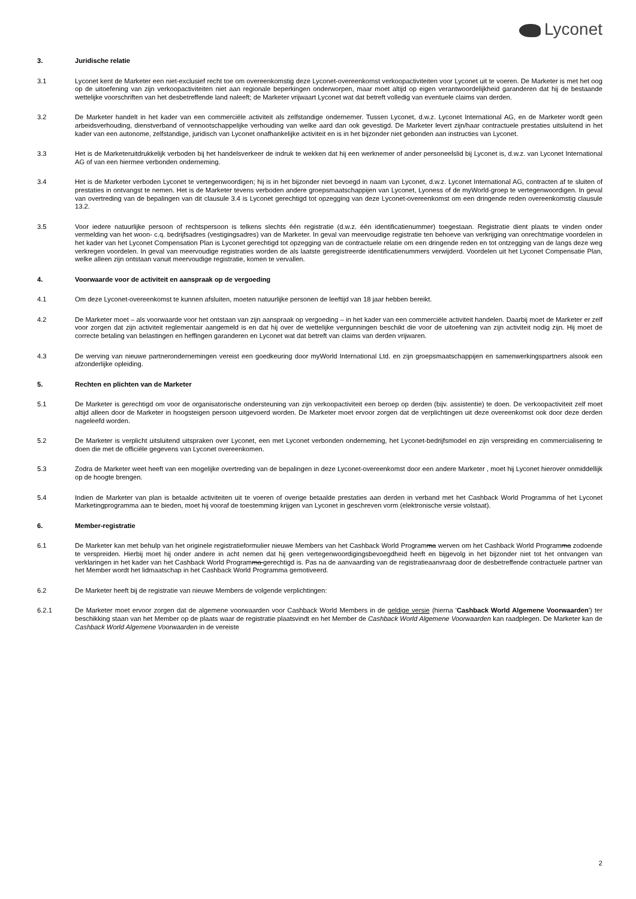Lyconet
3. Juridische relatie
3.1 Lyconet kent de Marketer een niet-exclusief recht toe om overeenkomstig deze Lyconet-overeenkomst verkoopactiviteiten voor Lyconet uit te voeren. De Marketer is met het oog op de uitoefening van zijn verkoopactiviteiten niet aan regionale beperkingen onderworpen, maar moet altijd op eigen verantwoordelijkheid garanderen dat hij de bestaande wettelijke voorschriften van het desbetreffende land naleeft; de Marketer vrijwaart Lyconet wat dat betreft volledig van eventuele claims van derden.
3.2 De Marketer handelt in het kader van een commerciële activiteit als zelfstandige ondernemer. Tussen Lyconet, d.w.z. Lyconet International AG, en de Marketer wordt geen arbeidsverhouding, dienstverband of vennootschappelijke verhouding van welke aard dan ook gevestigd. De Marketer levert zijn/haar contractuele prestaties uitsluitend in het kader van een autonome, zelfstandige, juridisch van Lyconet onafhankelijke activiteit en is in het bijzonder niet gebonden aan instructies van Lyconet.
3.3 Het is de Marketeruitdrukkelijk verboden bij het handelsverkeer de indruk te wekken dat hij een werknemer of ander personeelslid bij Lyconet is, d.w.z. van Lyconet International AG of van een hiermee verbonden onderneming.
3.4 Het is de Marketer verboden Lyconet te vertegenwoordigen; hij is in het bijzonder niet bevoegd in naam van Lyconet, d.w.z. Lyconet International AG, contracten af te sluiten of prestaties in ontvangst te nemen. Het is de Marketer tevens verboden andere groepsmaatschappijen van Lyconet, Lyoness of de myWorld-groep te vertegenwoordigen. In geval van overtreding van de bepalingen van dit clausule 3.4 is Lyconet gerechtigd tot opzegging van deze Lyconet-overeenkomst om een dringende reden overeenkomstig clausule 13.2.
3.5 Voor iedere natuurlijke persoon of rechtspersoon is telkens slechts één registratie (d.w.z. één identificatienummer) toegestaan. Registratie dient plaats te vinden onder vermelding van het woon- c.q. bedrijfsadres (vestigingsadres) van de Marketer. In geval van meervoudige registratie ten behoeve van verkrijging van onrechtmatige voordelen in het kader van het Lyconet Compensation Plan is Lyconet gerechtigd tot opzegging van de contractuele relatie om een dringende reden en tot ontzegging van de langs deze weg verkregen voordelen. In geval van meervoudige registraties worden de als laatste geregistreerde identificatienummers verwijderd. Voordelen uit het Lyconet Compensatie Plan, welke alleen zijn ontstaan vanuit meervoudige registratie, komen te vervallen.
4. Voorwaarde voor de activiteit en aanspraak op de vergoeding
4.1 Om deze Lyconet-overeenkomst te kunnen afsluiten, moeten natuurlijke personen de leeftijd van 18 jaar hebben bereikt.
4.2 De Marketer moet – als voorwaarde voor het ontstaan van zijn aanspraak op vergoeding – in het kader van een commerciële activiteit handelen. Daarbij moet de Marketer er zelf voor zorgen dat zijn activiteit reglementair aangemeld is en dat hij over de wettelijke vergunningen beschikt die voor de uitoefening van zijn activiteit nodig zijn. Hij moet de correcte betaling van belastingen en heffingen garanderen en Lyconet wat dat betreft van claims van derden vrijwaren.
4.3 De werving van nieuwe partnerondernemingen vereist een goedkeuring door myWorld International Ltd. en zijn groepsmaatschappijen en samenwerkingspartners alsook een afzonderlijke opleiding.
5. Rechten en plichten van de Marketer
5.1 De Marketer is gerechtigd om voor de organisatorische ondersteuning van zijn verkoopactiviteit een beroep op derden (bijv. assistentie) te doen. De verkoopactiviteit zelf moet altijd alleen door de Marketer in hoogsteigen persoon uitgevoerd worden. De Marketer moet ervoor zorgen dat de verplichtingen uit deze overeenkomst ook door deze derden nageleefd worden.
5.2 De Marketer is verplicht uitsluitend uitspraken over Lyconet, een met Lyconet verbonden onderneming, het Lyconet-bedrijfsmodel en zijn verspreiding en commercialisering te doen die met de officiële gegevens van Lyconet overeenkomen.
5.3 Zodra de Marketer weet heeft van een mogelijke overtreding van de bepalingen in deze Lyconet-overeenkomst door een andere Marketer , moet hij Lyconet hierover onmiddellijk op de hoogte brengen.
5.4 Indien de Marketer van plan is betaalde activiteiten uit te voeren of overige betaalde prestaties aan derden in verband met het Cashback World Programma of het Lyconet Marketingprogramma aan te bieden, moet hij vooraf de toestemming krijgen van Lyconet in geschreven vorm (elektronische versie volstaat).
6. Member-registratie
6.1 De Marketer kan met behulp van het originele registratieformulier nieuwe Members van het Cashback World Programma werven om het Cashback World Programma zodoende te verspreiden. Hierbij moet hij onder andere in acht nemen dat hij geen vertegenwoordigingsbevoegdheid heeft en bijgevolg in het bijzonder niet tot het ontvangen van verklaringen in het kader van het Cashback World Programma gerechtigd is. Pas na de aanvaarding van de registratieaanvraag door de desbetreffende contractuele partner van het Member wordt het lidmaatschap in het Cashback World Programma gemotiveerd.
6.2 De Marketer heeft bij de registratie van nieuwe Members de volgende verplichtingen:
6.2.1 De Marketer moet ervoor zorgen dat de algemene voorwaarden voor Cashback World Members in de geldige versie (hierna 'Cashback World Algemene Voorwaarden') ter beschikking staan van het Member op de plaats waar de registratie plaatsvindt en het Member de Cashback World Algemene Voorwaarden kan raadplegen. De Marketer kan de Cashback World Algemene Voorwaarden in de vereiste
2